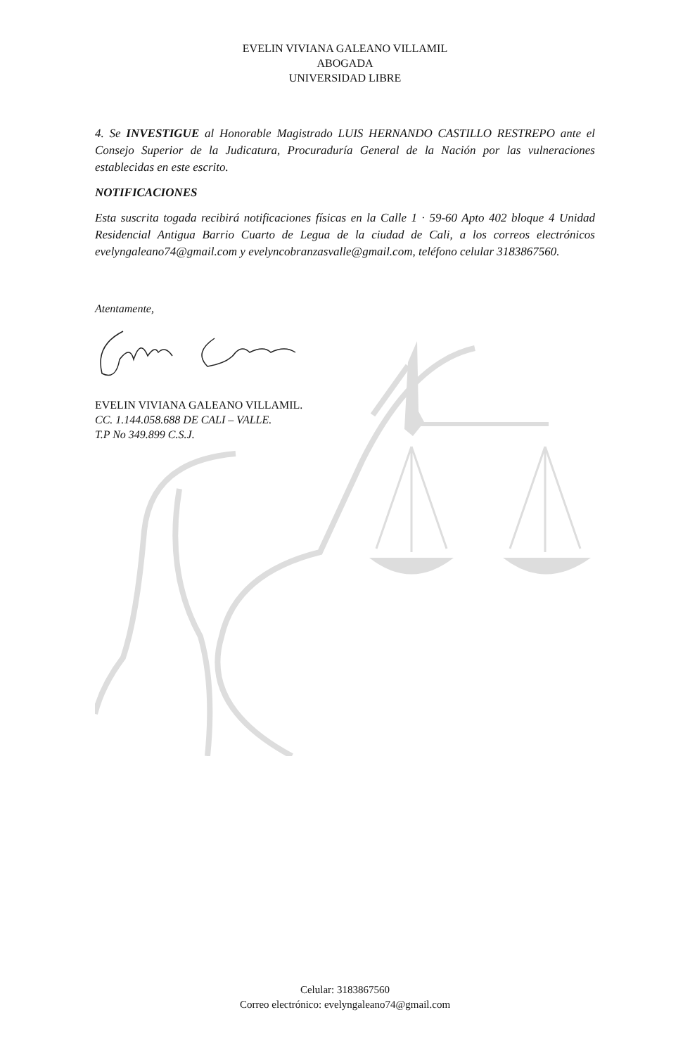EVELIN VIVIANA GALEANO VILLAMIL
ABOGADA
UNIVERSIDAD LIBRE
4. Se INVESTIGUE al Honorable Magistrado LUIS HERNANDO CASTILLO RESTREPO ante el Consejo Superior de la Judicatura, Procuraduría General de la Nación por las vulneraciones establecidas en este escrito.
NOTIFICACIONES
Esta suscrita togada recibirá notificaciones físicas en la Calle 1 · 59-60 Apto 402 bloque 4 Unidad Residencial Antigua Barrio Cuarto de Legua de la ciudad de Cali, a los correos electrónicos evelyngaleano74@gmail.com y evelyncobranzasvalle@gmail.com, teléfono celular 3183867560.
Atentamente,
EVELIN VIVIANA GALEANO VILLAMIL.
CC. 1.144.058.688 DE CALI – VALLE.
T.P No 349.899 C.S.J.
Celular: 3183867560
Correo electrónico: evelyngaleano74@gmail.com